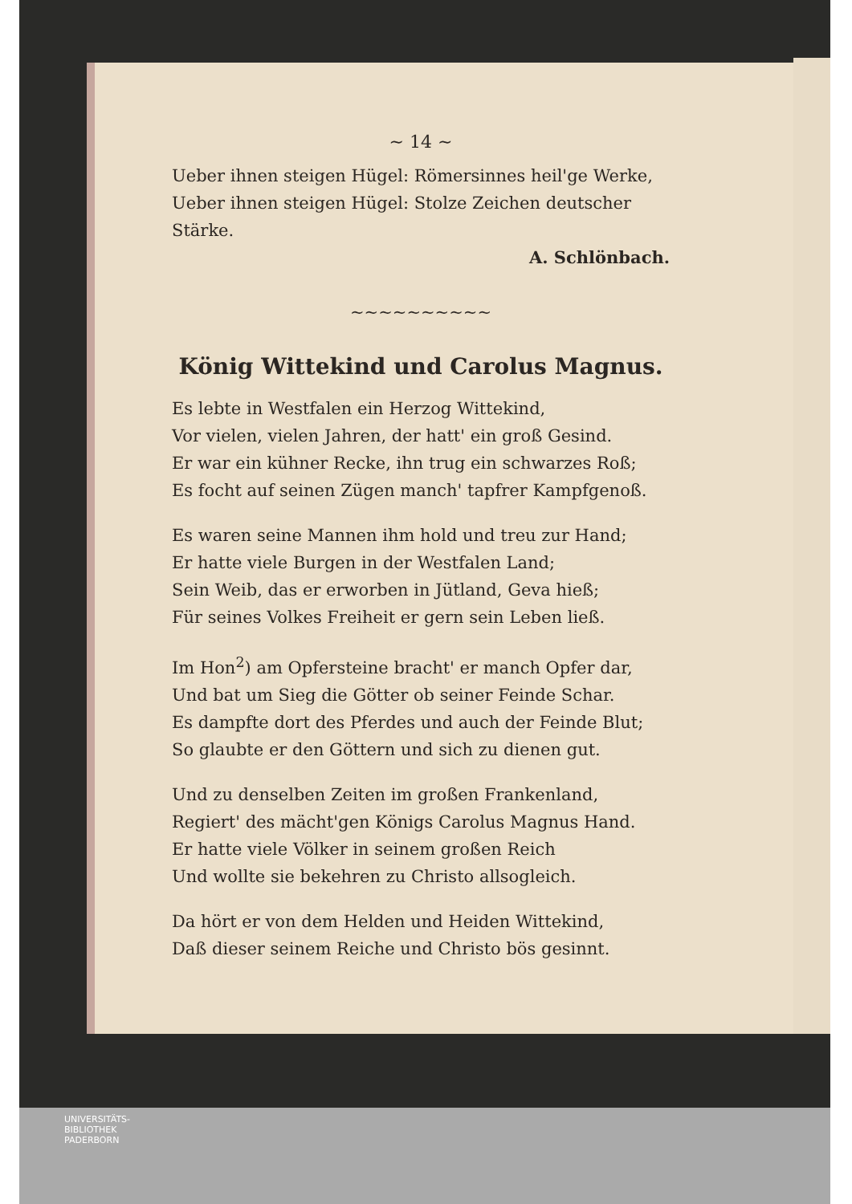~ 14 ~
Ueber ihnen steigen Hügel: Römersinnes heil'ge Werke,
Ueber ihnen steigen Hügel: Stolze Zeichen deutscher Stärke.
A. Schlönbach.
~~~~~~~~~~
König Wittekind und Carolus Magnus.
Es lebte in Westfalen ein Herzog Wittekind,
Vor vielen, vielen Jahren, der hatt' ein groß Gesind.
Er war ein kühner Recke, ihn trug ein schwarzes Roß;
Es focht auf seinen Zügen manch' tapfrer Kampfgenoß.
Es waren seine Mannen ihm hold und treu zur Hand;
Er hatte viele Burgen in der Westfalen Land;
Sein Weib, das er erworben in Jütland, Geva hieß;
Für seines Volkes Freiheit er gern sein Leben ließ.
Im Hon<sup>2</sup>) am Opfersteine bracht' er manch Opfer dar,
Und bat um Sieg die Götter ob seiner Feinde Schar.
Es dampfte dort des Pferdes und auch der Feinde Blut;
So glaubte er den Göttern und sich zu dienen gut.
Und zu denselben Zeiten im großen Frankenland,
Regiert' des mächt'gen Königs Carolus Magnus Hand.
Er hatte viele Völker in seinem großen Reich
Und wollte sie bekehren zu Christo allsogleich.
Da hört er von dem Helden und Heiden Wittekind,
Daß dieser seinem Reiche und Christo bös gesinnt.
UNIVERSITÄTS-
BIBLIOTHEK
PADERBORN